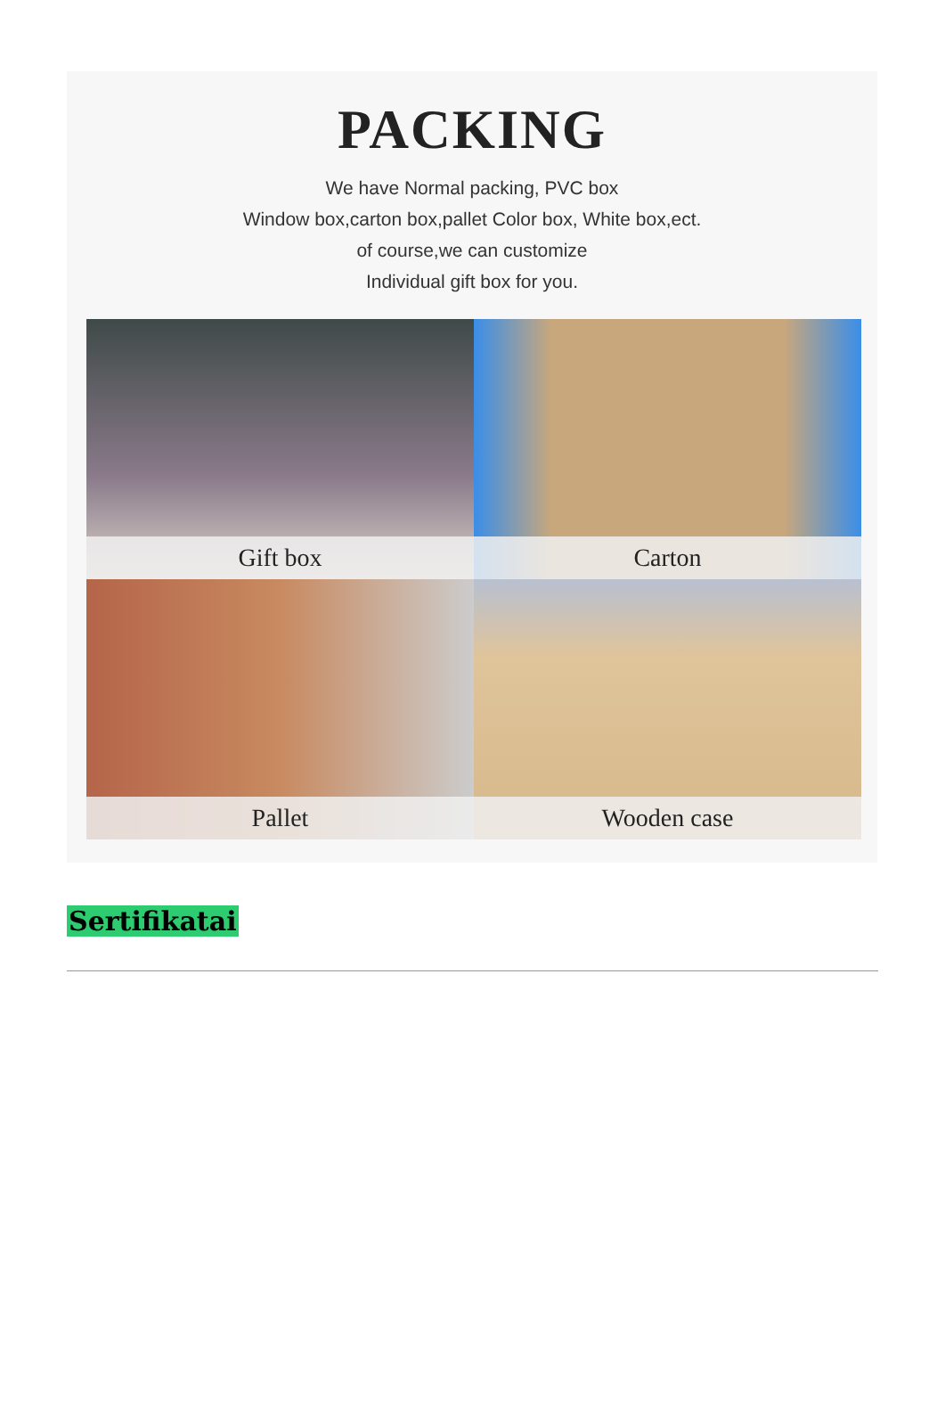PACKING
We have Normal packing, PVC box
Window box,carton box,pallet Color box, White box,ect.
of course,we can customize
Individual gift box for you.
Gift box
Carton
Pallet
Wooden case
Sertifikatai